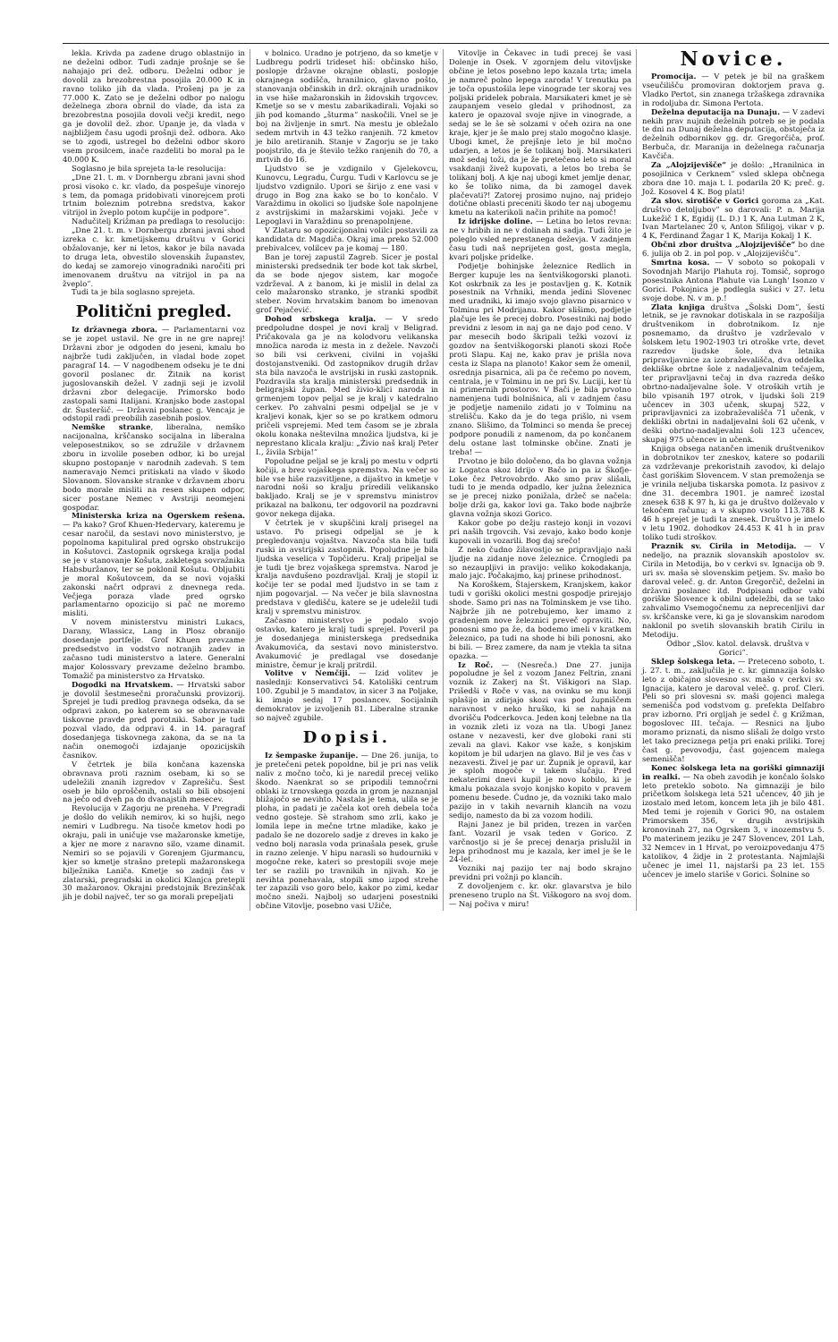lekla. Krivda pa zadene drugo oblastnijo in ne deželni odbor. Tudi zadnje prošnje se še nahajajo pri dež. odboru. Deželni odbor je dovolil za brezobrestna posojila 20.000 K in ravno toliko jih da vlada. Prošenj pa je za 77.000 K. Zato se je deželni odbor po nalogu deželnega zbora obrnil do vlade, da ista za brezobrestna posojila dovoli večji kredit, nego ga je dovolil dež. zbor. Upanje je, da vlada v najbližjem času ugodi prošnji dež. odbora. Ako se to zgodi, ustregel bo deželni odbor skoro vsem prosilcem, inače razdeliti bo moral pa le 40.000 K.
Soglasno je bila sprejeta ta-le resolucija:
„Dne 21. t. m. v Dornbergu zbrani javni shod prosi visoko c. kr. vlado, da pospešuje vinorejo s tem, da pomaga pridobivati vinorejcem proti trtnim boleznim potrebna sredstva, kakor vitrijol in žveplo potom kupčije in podpore“.
Nadučitelj Križman pa predlaga to resolucijo:
„Dne 21. t. m. v Dornbergu zbrani javni shod izreka c. kr. kmetijskemu društvu v Gorici obžalovanje, ker ni letos, kakor je bila navada to druga leta, obvestilo slovenskih županstev, do kedaj se zamorejo vinogradniki naročiti pri imenovanem društvu na vitrijol in pa na žveplo“.
Tudi ta je bila soglasno sprejeta.
Politični pregled.
Iz državnega zbora. — Parlamentarni voz se je zopet ustavil. Ne gre in ne gre naprej! Državni zbor je odgoden do jeseni, kmalu bo najbrže tudi zaključen, in vladal bode zopet paragraf 14. — V nagodbenem odseku je te dni govoril poslanec dr. Žitnik na korist jugoslovanskih dežel. V zadnji seji je izvolil državni zbor delegacije. Primorsko bodo zastopali sami Italijani. Kranjsko bode zastopal dr. Šusteršič. — Državni poslanec g. Vencajz je odstopil radi preobilih zasebnih poslov.
Nemške stranke, liberalna, nemško nacijonalna, krščansko socijalna in liberalna veleposestnikov, so se združile v državnem zboru in izvolile poseben odbor, ki bo urejal skupno postopanje v narodnih zadevah. S tem nameravajo Nemci pritiskati na vlado v škodo Slovanom. Slovanske stranke v državnem zboru bodo morale misliti na resen skupen odpor, sicer postane Nemec v Avstriji neomejeni gospodar.
Ministerska kriza na Ogerskem rešena. — Pa kako? Grof Khuen-Hedervary, kateremu je cesar naročil, da sestavi novo ministerstvo, je popolnoma kapituliral pred ogrsko obstrukcijo in Košutovci. Zastopnik ogrskega kralja podal se je v stanovanje Košuta, zakletega sovražnika Habsburžanov, ter se poklonil Košutu. Obljubiti je moral Košutovcem, da se novi vojaški zakonski načrt odpravi z dnevnega reda. Večjega poraza vlade pred ogrsko parlamentarno opozicijo si pač ne moremo misliti.
V novem ministerstvu ministri Lukacs, Darany, Wlassicz, Lang in Plosz obranijo dosedanje portfelje. Grof Khuen prevzame predsedstvo in vodstvo notranjih zadev in začasno tudi ministerstvo a latere. Generalni major Kolossvary prevzame deželno brambo. Tomažič pa ministerstvo za Hrvatsko.
Dogodki na Hrvatskem. — Hrvatski sabor je dovolil šestmesečni proračunski provizorij. Sprejel je tudi predlog pravnega odseka, da se odpravi zakon, po katerem so se obravnavale tiskovne pravde pred porotniki. Sabor je tudi pozval vlado, da odpravi 4. in 14. paragraf dosedanjega tiskovnega zakona, da se na ta način onemogoči izdajanje opozicijskih časnikov.
V četrtek je bila končana kazenska obravnava proti raznim osebam, ki so se udeležili znanih izgredov v Zaprešiču. Šest oseb je bilo oproščenih, ostali so bili obsojeni na ječo od dveh pa do dvanajstih mesecev.
Revolucija v Zagorju ne preneha. V Pregradi je došlo do velikih nemirov, ki so hujši, nego nemiri v Ludbregu. Na tisoče kmetov hodi po okraju, pali in uničuje vse mažaronske kmetije, a kjer ne more z naravno silo, vzame dinamit. Nemiri so se pojavili v Gorenjem Gjurmancu, kjer so kmetje strašno pretepli mažaronskega bilježnika Laniča. Kmetje so zadnji čas v zlatarski, pregradski in okolici Klanjca pretepli 30 mažaronov. Okrajni predstojnik Brezinščak jih je dobil največ, ter so ga morali prepeljati
v bolnico. Uradno je potrjeno, da so kmetje v Ludbregu podrli trideset hiš: občinsko hišo, poslopje državne okrajne oblasti, poslopje okrajnega sodišča, hranilnico, glavno pošto, stanovanja občinskih in drž. okrajnih uradnikov in vse hiše mažaronskih in židovskih trgovcev. Kmetje so se v mestu zabarikadirali. Vojaki so jih pod komando „šturma“ naskočili. Vnel se je boj na življenje in smrt. Na mestu je obležalo sedem mrtvih in 43 težko ranjenih. 72 kmetov je bilo aretiranih. Stanje v Zagorju se je tako poojstrilo, da je število težko ranjenih do 70, a mrtvih do 16.
Ljudstvo se je vzdignilo v Gjelekovcu, Kunovcu, Legradu, Čurgu. Tudi v Karlovcu se je ljudstvo vzdignilo. Upori se širijo z ene vasi v drugo in Bog zna kako se bo to končalo. V Varaždimu in okolici so ljudske šole napolnjene z avstrijskimi in mažarskimi vojaki. Ječe v Lepoglavi in Varaždinu so prenapolnjene.
V Zlataru so opozicijonalni volilci postavili za kandidata dr. Magdiča. Okraj ima preko 52.000 prebivalcev, volilcev pa je komaj — 180.
Ban je torej zapustil Zagreb. Sicer je postal ministerski predsednik ter bode kot tak skrbel, da se bode njegov sistem, kar mogoče vzdrževal. A z banom, ki je mislil in delal za celo mažaronsko stranko, je stranki spodbit steber. Novim hrvatskim banom bo imenovan grof Pejačević.
Dohod srbskega kralja. — V sredo predpoludne dospel je novi kralj v Beligrad. Pričakovala ga je na kolodvoru velikanska množica naroda iz mesta in z dežele. Navzoči so bili vsi cerkveni, civilni in vojaški dostojanstveniki. Od zastopnikov drugih držav sta bila navzoča le avstrijski in ruski zastopnik. Pozdravila sta kralja ministerski predsednik in beligrajski župan. Med živio-klici naroda in grmenjem topov peljal se je kralj v katedralno cerkev. Po zahvalni pesmi odpeljal se je v kraljevi konak, kjer so se po kratkem odmoru pričeli vsprejemi. Med tem časom se je zbrala okolu konaka neštevilna množica ljudstva, ki je neprestano klicala kralju: „Živio naš kralj Peter I., živila Srbija!“
Popoludne peljal se je kralj po mestu v odprti kočiji, a brez vojaškega spremstva. Na večer so bile vse hiše razsvitljene, a dijaštvo in kmetje v narodni noši so kralju priredili velikansko bakljado. Kralj se je v spremstvu ministrov prikazal na balkonu, ter odgovoril na pozdravni govor nekega dijaka.
V četrtek je v skupščini kralj prisegel na ustavo. Po prisegi odpeljal se je k pregledovanju vojaštva. Navzoča sta bila tudi ruski in avstrijski zastopnik. Popoludne je bila ljudska veselica v Topčideru. Kralj pripeljal se je tudi tje brez vojaškega spremstva. Narod je kralja navdušeno pozdravljal. Kralj je stopil iz kočije ter se podal med ljudstvo in se tam z njim pogovarjal. — Na večer je bila slavnostna predstava v gledišču, katere se je udeležil tudi kralj v spremstvu ministrov.
Začasno ministerstvo je podalo svojo ostavko, katero je kralj tudi sprejel. Poveril pa je dosedanjega ministerskega predsednika Avakumovića, da sestavi novo ministerstvo. Avakumović je predlagal vse dosedanje ministre, čemur je kralj pritrdil.
Volitve v Nemčiji. — Izid volitev je naslednji: Konservativci 54. Katoliški centrum 100. Zgubil je 5 mandatov, in sicer 3 na Poljake, ki imajo sedaj 17 poslancev. Socijalnih demokratov je izvoljenih 81. Liberalne stranke so največ zgubile.
Dopisi.
Iz šempaske županije. — Dne 26. junija, to je pretečeni petek popoldne, bil je pri nas velik naliv z močno točo, ki je naredil precej veliko škodo. Naenkrat so se pripodili temnočrni oblaki iz trnovskega gozda in grom je naznanjal bližajočo se nevihto. Nastala je tema, ulila se je ploha, in padati je začela kot oreh debela toča vedno gosteje. Sè strahom smo zrli, kako je lomila lepe in mečne trtne mladike, kako je padalo še ne dozorelo sadje z dreves in kako je vedno bolj narasla voda prinašala pesek, gruše in razno zelenje. V hipu narasli so hudourniki v mogočne reke, kateri so prestopili svoje meje ter se razlili po travnikih in njivah. Ko je nevihta ponehavala, stopili smo izpod strehe ter zapazili vso goro belo, kakor po zimi, kedar močno sneži. Najbolj so udarjeni posestniki občine Vitovlje, posebno vasi Užiče,
Vitovlje in Čekavec in tudi precej še vasi Dolenje in Osek. V zgornjem delu vitovljske občine je letos posebno lepo kazala trta; imela je namreč polno lepega zaroda! V trenutku pa je toča opustošila lepe vinograde ter skoraj ves poljski pridelek pobrala. Marsikateri kmet je sè zaupanjem veselo gledal v prihodnost, za katero je opazoval svoje njive in vinograde, a sedaj se le še sè solzami v očeh ozira na one kraje, kjer je še malo prej stalo mogočno klasje. Ubogi kmet, že prejšnje leto je bil močno udarjen, a letos je še tolikanj bolj. Marsikateri mož sedaj toži, da je že pretečeno leto si moral vsakdanji živež kupovati, a letos bo treba še tolikanj bolj. A kje naj ubogi kmet jemlje denar, ko še toliko nima, da bi zamogel davek plačevati?! Zatorej prosimo nujno, naj pridejo dotične oblasti preceniti škodo ter naj ubogemu kmetu na katerikoli način prihite na pomoč!
Iz idrijske doline. — Letina bo letos revna: ne v hribih in ne v dolinah ni sadja. Tudi žito je poleglo vsled neprestanega deževja. V zadnjem času tudi naš neprijeten gost, gosta megla, kvari poljske pridelke.
Podjetje bohinjske železnice Redlich in Berger kupuje les na šentviškogorski planoti. Kot oskrbnik za les je postavljen g. K. Kotnik posestnik na Vrhniki, menda jedini Slovenec med uradniki, ki imajo svojo glavno pisarnico v Tolminu pri Modrijanu. Kakor slišimo, podjetje plačuje les še precej dobro. Posestniki naj bodo previdni z lesom in naj ga ne dajo pod ceno. V par mesecih bodo škripali težki vozovi iz gozdov na šentviškogorski planoti skozi Roče proti Slapu. Kaj ne, kako prav je prišla nova cesta iz Slapa na planoto! Kakor sem že omenil, osrednja pisarnica, ali pa če rečemo po novem, centrala, je v Tolminu in ne pri Sv. Luciji, ker tù ni primernih prostorov. V Bači je bila prvotno namenjena tudi bolnišnica, ali v zadnjem času je podjetje namenilo zidati jo v Tolminu na strelišču. Kako da je do tega prišlo, ni vsem znano. Slišimo, da Tolminci so menda še precej podpore ponudili z namenom, da po končanem delu ostane last tolminske občine. Znati je treba! —
Prvotno je bilo določeno, da bo glavna vožnja iz Logatca skoz Idrijo v Bačo in pa iz Škofje-Loke čez Petrovobrdo. Ako smo prav slišali, tudi to je menda odpadlo, ker južna železnica se je precej nizko ponižala, držeč se načela: bolje drži ga, kakor lovi ga. Tako bode najbrže glavna vožnja skozi Gorico.
Kakor gobe po dežju rastejo konji in vozovi pri naših trgovcih. Vsi zevajo, kako bodo konje kupovali in vozarili. Bog daj srečo!
Z neko čudno žilavostjo se pripravljajo naši ljudje na zidanje nove železnice. Črnogledi pa so nezaupljivi in pravijo: veliko kokodakanja, malo jajc. Počakajmo, kaj prinese prihodnost.
Na Koroškem, Štajerskem, Kranjskem, kakor tudi v goriški okolici mestni gospodje prirejajo shode. Samo pri nas na Tolminskem je vse tiho. Najbrže jih ne potrebujemo, ker imamo z gradenjem nove železnici preveč opraviti. No, ponosni smo pa že, da bodemo imeli v kratkem železnico, pa tudi na shode bi bili ponosni, ako bi bili. — Brez zamere, da nam je vtekla ta sitna opazka. —
Iz Roč. — (Nesreča.) Dne 27. junija popoludne je šel z vozom Janez Feltrin, znani voznik iz Zakerj na Št. Viškigori na Slap. Prišedši v Roče v vas, na ovinku se mu konji splašijo in zdirjajo skozi vas pod župniščem naravnost v neko hruško, ki se nahaja na dvorišču Podcerkovca. Jeden konj telebne na tla in voznik zleti iz voza na tla. Ubogi Janez ostane v nezavesti, ker dve globoki rani sti zevali na glavi. Kakor vse kaže, s konjskim kopitom je bil udarjen na glavo. Bil je ves čas v nezavesti. Živel je par ur. Župnik je opravil, kar je sploh mogoče v takem slučaju. Pred nekaterimi dnevi kupil je novo kobilo, ki je kmalu pokazala svojo konjsko kopito v pravem pomenu besede. Čudno je, da vozniki tako malo pazijo in v takih nevarnih klancih na vozu sedijo, namesto da bi za vozom hodili.
Rajni Janez je bil priden, trezen in varčen fant. Vozaril je vsak teden v Gorico. Z varčnostjo si je še precej denarja prislužil in lepa prihodnost mu je kazala, ker imel je še le 24-let.
Vozniki naj pazijo ter naj bodo skrajno previdni pri vožnji po klancih.
Z dovoljenjem c. kr. okr. glavarstva je bilo preneseno truplo na Št. Viškogoro na svoj dom. — Naj počiva v miru!
Novice.
Promocija. — V petek je bil na graškem vseučilišču promoviran doktorjem prava g. Vladko Pertot, sin znanega tržaškega zdravnika in rodoljuba dr. Simona Pertota.
Deželna deputacija na Dunaju. — V zadevi nekih prav nujnih deželnih potreb se je podala te dni na Dunaj deželna deputacija, obstoječa iz deželnih odbornikov gg. dr. Gregorčiča, prof. Berbuča, dr. Maranija in deželnega računarja Kavčiča.
Za „Alojzijevišče“ je došlo: „Hranilnica in posojilnica v Cerknem“ vsled sklepa občnega zbora dne 10. maja t. l. podarila 20 K; preč. g. Jož. Kosovel 4 K. Bog plati!
Za slov. sirotišče v Gorici goroma za „Kat. društvo detoljubov“ so darovali: P. n. Marija Lukežič 1 K, Egidij (L. D.) 1 K, Ana Lutman 2 K, Ivan Martelanec 20 v, Anton Sfiligoj, vikar v p. 4 K, Ferdinand Žagar 1 K, Marija Kokalj 1 K.
Občni zbor društva „Alojzijevišče“ bo dne 6. julija ob 2. in pol pop. v „Alojzijevišču“.
Smrtna kosa. — V soboto so pokopali v Sovodnjah Marijo Plahuta roj. Tomsič, soprogo posestnika Antona Plahute via Lungh' Isonzo v Gorici. Pokojnica je podlegla sušici v 27. letu svoje dobe. N. v m. p.!
Zlata knjiga društva „Šolski Dom“, šesti letnik, se je ravnokar dotiskala in se razpošilja društvenikom in dobrotnikom. Iz nje posnemamo, da društvo je vzdrževalo v šolskem letu 1902-1903 tri otroške vrte, devet razredov ljudske šole, dva letnika pripravljavnice za izobraževališča, dva oddelka dekliške obrtne šole z nadaljevalnim tečajem, ter pripravljavni tečaj in dva razreda deško obrtno-nadaljevalne šole. V otroških vrtih je bilo vpisanih 197 otrok, v ljudski šoli 219 učencev in 303 učenk, skupaj 522, v pripravljavnici za izobraževališča 71 učenk, v dekliški obrtni in nadaljevalni šoli 62 učenk, v deški obrtno-nadaljevalni šoli 123 učencev, skupaj 975 učencev in učenk.
Knjiga obsega natančen imenik društvenikov in dobrotnikov ter zneskov, katere so podarili za vzdrževanje prekoristnih zavodov, ki delajo čast goriškim Slovencem. V stan premoženja se je vrinila neljuba tiskarska pomota. Iz pasivov z dne 31. decembra 1901. je namreč izostal znesek 638 K 97 h, ki ga je društvo dolževalo v tekočem računu; a v skupno vsoto 113.788 K 46 h sprejet je tudi ta znesek. Društvo je imelo v letu 1902. dohodkov 24.453 K 41 h in prav toliko tudi stroškov.
Praznik sv. Cirila in Metodija. — V nedeljo, na praznik slovanskih apostolov sv. Cirila in Metodija, bo v cerkvi sv. Ignacija ob 9. uri sv. maša sè slovenskim petjem. Sv. mašo bo daroval veleč. g. dr. Anton Gregorčič, deželni in državni poslanec itd. Podpisani odbor vabi goriške Slovence k obilni udeležbi, da se tako zahvalimo Vsemogočnemu za neprecenljivi dar sv. krščanske vere, ki ga je slovanskim narodom naklonil po svetih slovanskih bratih Cirilu in Metodiju.
Odbor „Slov. katol. delavsk. društva v Gorici“.
Sklep šolskega leta. — Preteceno soboto, t. j. 27. t. m., zaključila je c. kr. gimnazija šolsko leto z običajno slovesno sv. mašo v cerkvi sv. Ignacija, katero je daroval veleč. g. prof. Cleri. Peli so pri slovesni sv. maši gojenci malega semenišča pod vodstvom g. prefekta Delfabro prav izborno. Pri orgljah je sedel č. g Križman, bogoslovec III. tečaja. — Resnici na ljubo moramo priznati, da nismo slišali že dolgo vrsto let tako preciznega petja pri enaki priliki. Torej čast g. pevovodju, čast gojencem malega semenišča!
Konec šolskega leta na goriški gimnaziji in realki. — Na obeh zavodih je končalo šolsko leto preteklo soboto. Na gimnaziji je bilo pričetkom šolskega leta 521 učencev, 40 jih je izostalo med letom, koncem leta jih je bilo 481. Med temi je rojenih v Gorici 90, na ostalem Primorskem 356, v drugih avstrijskih kronovinah 27, na Ogrskem 3, v inozemstvu 5. Po materinem jeziku je 247 Slovencev, 201 Lah, 32 Nemcev in 1 Hrvat, po veroizpovedanju 475 katolikov, 4 židje in 2 protestanta. Najmlajši učenec je imel 11, najstarši pa 23 let. 155 učencev je imelo stariše v Gorici. Šolnine so